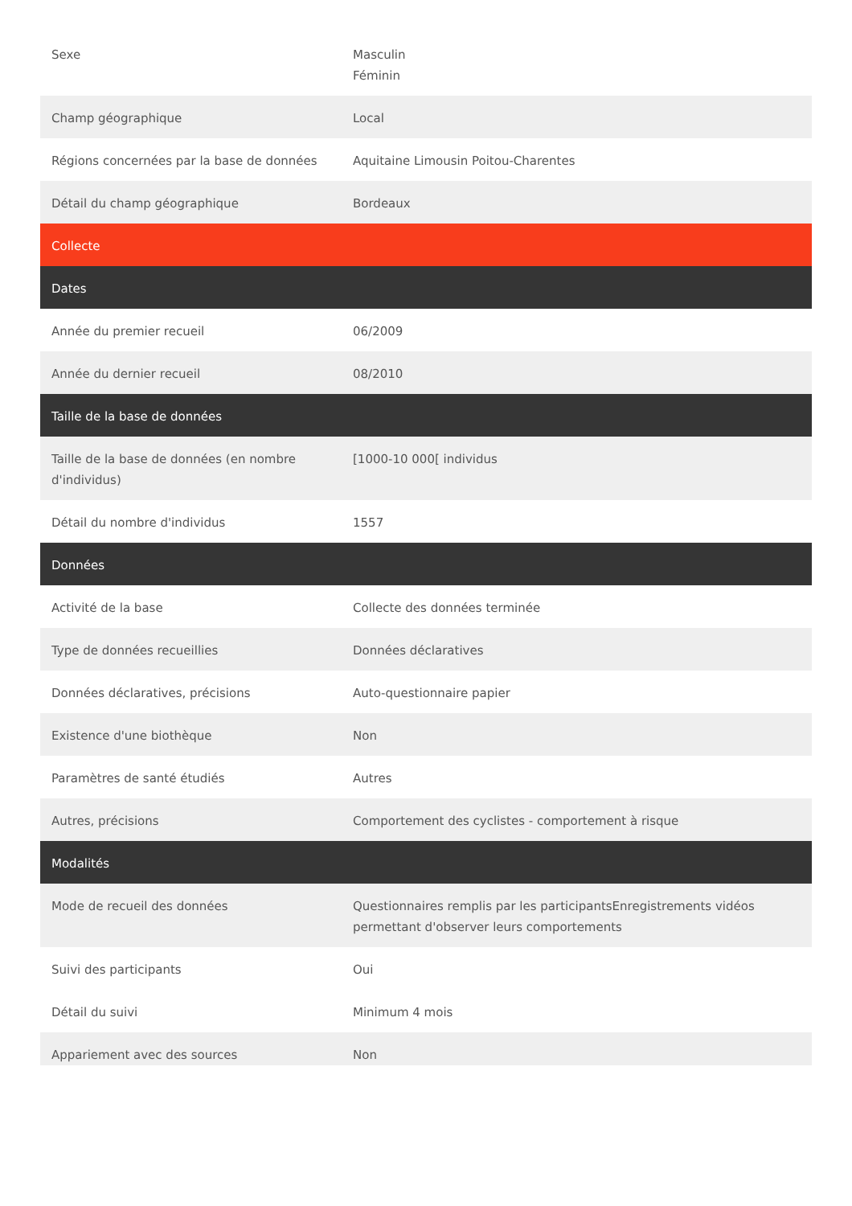| Sexe | Masculin Féminin |
| Champ géographique | Local |
| Régions concernées par la base de données | Aquitaine Limousin Poitou-Charentes |
| Détail du champ géographique | Bordeaux |
| Collecte | |
| Dates | |
| Année du premier recueil | 06/2009 |
| Année du dernier recueil | 08/2010 |
| Taille de la base de données | |
| Taille de la base de données (en nombre d'individus) | [1000-10 000[ individus |
| Détail du nombre d'individus | 1557 |
| Données | |
| Activité de la base | Collecte des données terminée |
| Type de données recueillies | Données déclaratives |
| Données déclaratives, précisions | Auto-questionnaire papier |
| Existence d'une biothèque | Non |
| Paramètres de santé étudiés | Autres |
| Autres, précisions | Comportement des cyclistes - comportement à risque |
| Modalités | |
| Mode de recueil des données | Questionnaires remplis par les participantsEnregistrements vidéos permettant d'observer leurs comportements |
| Suivi des participants | Oui |
| Détail du suivi | Minimum 4 mois |
| Appariement avec des sources | Non |